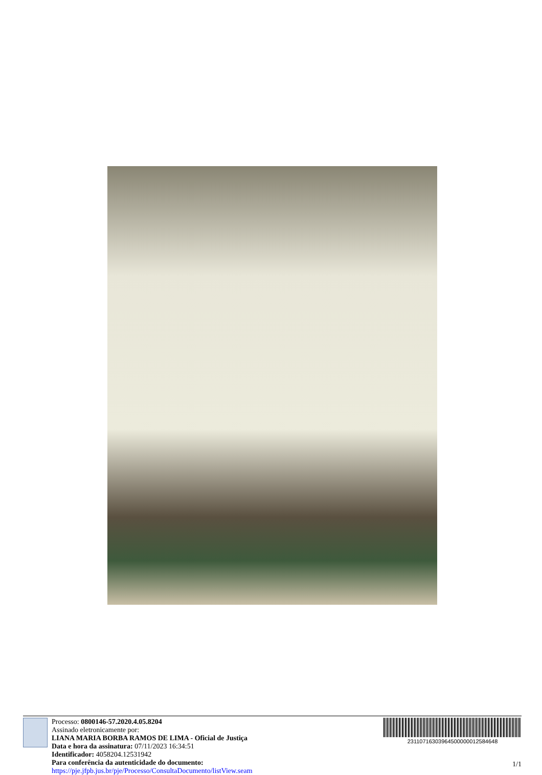Processo: 0800146-57.2020.4.05.8204
Assinado eletronicamente por:
LIANA MARIA BORBA RAMOS DE LIMA - Oficial de Justiça
Data e hora da assinatura: 07/11/2023 16:34:51
Identificador: 4058204.12531942
Para conferência da autenticidade do documento: https://pje.jfpb.jus.br/pje/Processo/ConsultaDocumento/listView.seam
23110716303964500000012584648
1/1